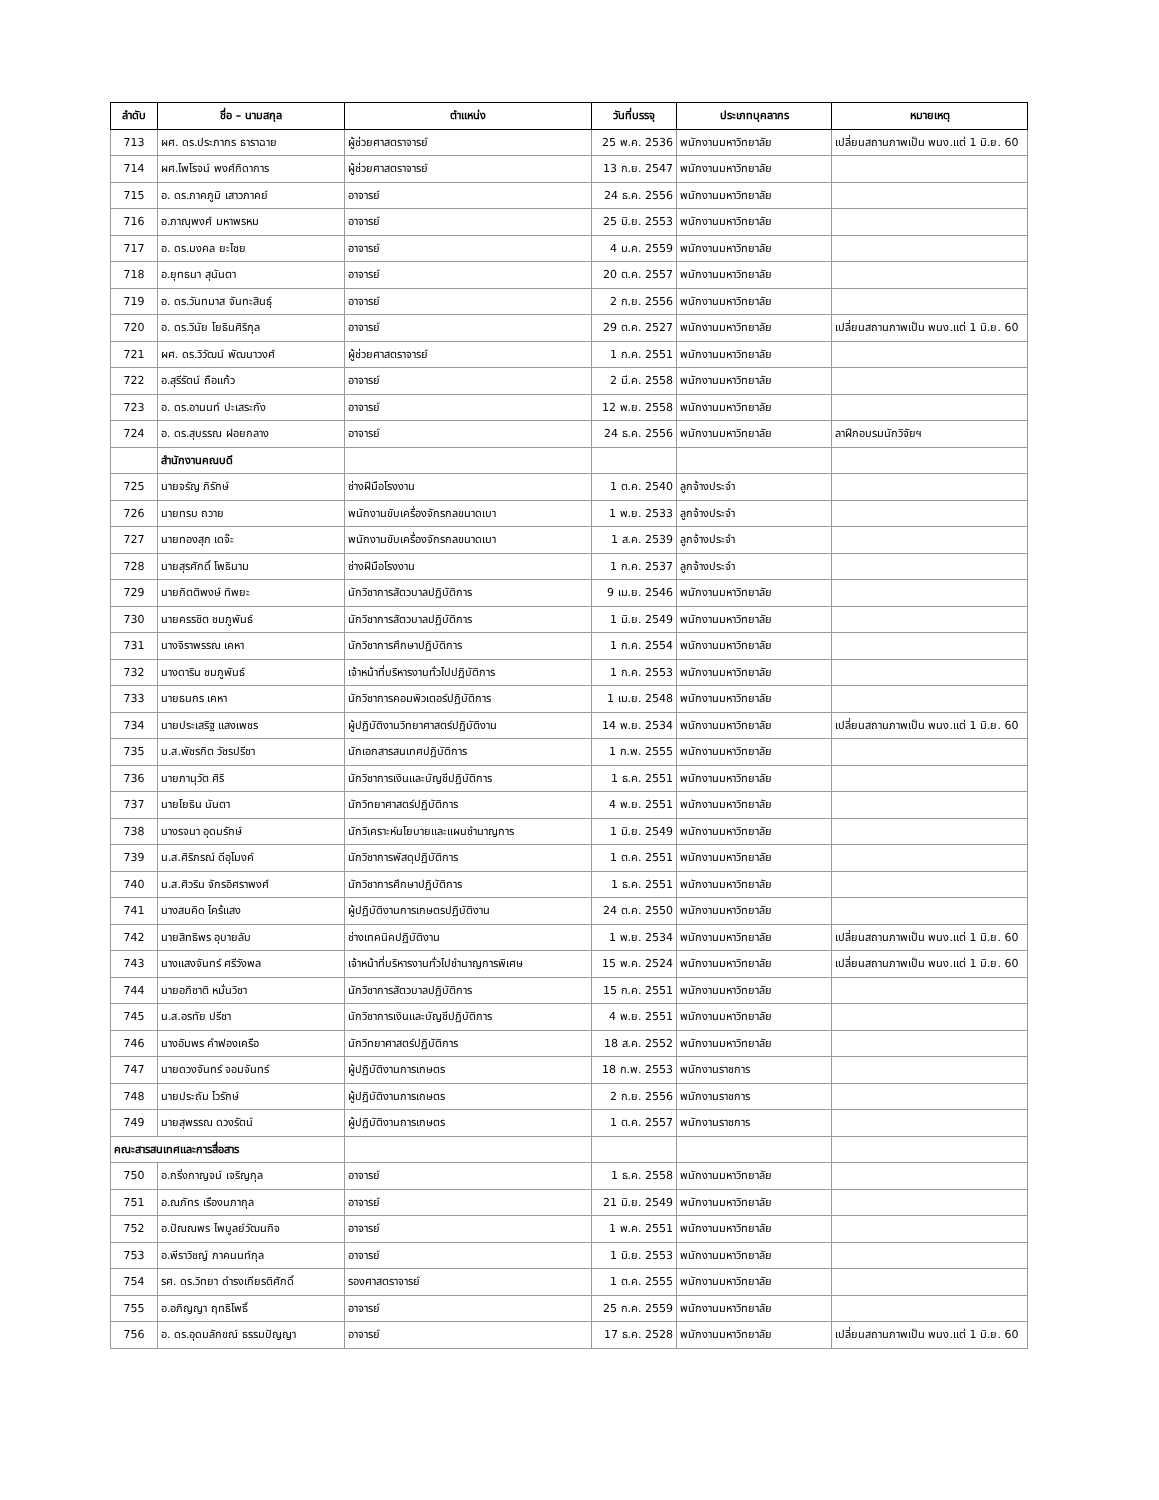| ลำดับ | ชื่อ – นามสกุล | ตำแหน่ง | วันที่บรรจุ | ประเภทบุคลากร | หมายเหตุ |
| --- | --- | --- | --- | --- | --- |
| 713 | ผศ. ดร.ประภากร ธาราฉาย | ผู้ช่วยศาสตราจารย์ | 25 พ.ค. 2536 | พนักงานมหาวิทยาลัย | เปลี่ยนสถานภาพเป็น พนง.แต่ 1 มิ.ย. 60 |
| 714 | ผศ.ไพโรจน์ พงศ์กิดาการ | ผู้ช่วยศาสตราจารย์ | 13 ก.ย. 2547 | พนักงานมหาวิทยาลัย | |
| 715 | อ. ดร.ภาคภูมิ เสาวภาคย์ | อาจารย์ | 24 ธ.ค. 2556 | พนักงานมหาวิทยาลัย | |
| 716 | อ.ภาณุพงศ์ มหาพรหม | อาจารย์ | 25 มิ.ย. 2553 | พนักงานมหาวิทยาลัย | |
| 717 | อ. ดร.มงคล ยะไชย | อาจารย์ | 4 ม.ค. 2559 | พนักงานมหาวิทยาลัย | |
| 718 | อ.ยุทธนา สุนันตา | อาจารย์ | 20 ต.ค. 2557 | พนักงานมหาวิทยาลัย | |
| 719 | อ. ดร.วันทมาส จันทะสินธุ์ | อาจารย์ | 2 ก.ย. 2556 | พนักงานมหาวิทยาลัย | |
| 720 | อ. ดร.วินัย โยธินศิริกุล | อาจารย์ | 29 ต.ค. 2527 | พนักงานมหาวิทยาลัย | เปลี่ยนสถานภาพเป็น พนง.แต่ 1 มิ.ย. 60 |
| 721 | ผศ. ดร.วิวัฒน์ พัฒนาวงศ์ | ผู้ช่วยศาสตราจารย์ | 1 ก.ค. 2551 | พนักงานมหาวิทยาลัย | |
| 722 | อ.สุรีรัตน์ ถือแก้ว | อาจารย์ | 2 มี.ค. 2558 | พนักงานมหาวิทยาลัย | |
| 723 | อ. ดร.อานนท์ ปะเสระกัง | อาจารย์ | 12 พ.ย. 2558 | พนักงานมหาวิทยาลัย | |
| 724 | อ. ดร.สุบรรณ ฝอยกลาง | อาจารย์ | 24 ธ.ค. 2556 | พนักงานมหาวิทยาลัย | ลาฝึกอบรมนักวิจัยฯ |
| | สำนักงานคณบดี | | | | |
| 725 | นายจรัญ ภิรักษ์ | ช่างฝีมือโรงงาน | 1 ต.ค. 2540 | ลูกจ้างประจำ | |
| 726 | นายทรบ ถวาย | พนักงานขับเครื่องจักรกลขนาดเบา | 1 พ.ย. 2533 | ลูกจ้างประจำ | |
| 727 | นายทองสุก เดจ๊ะ | พนักงานขับเครื่องจักรกลขนาดเบา | 1 ส.ค. 2539 | ลูกจ้างประจำ | |
| 728 | นายสุรศักดิ์ โพธินาม | ช่างฝีมือโรงงาน | 1 ก.ค. 2537 | ลูกจ้างประจำ | |
| 729 | นายกิตติพงษ์ ทิพยะ | นักวิชาการสัตวบาลปฏิบัติการ | 9 เม.ย. 2546 | พนักงานมหาวิทยาลัย | |
| 730 | นายครรชิต ชมภูพันธ์ | นักวิชาการสัตวบาลปฏิบัติการ | 1 มิ.ย. 2549 | พนักงานมหาวิทยาลัย | |
| 731 | นางจิราพรรณ เคหา | นักวิชาการศึกษาปฏิบัติการ | 1 ก.ค. 2554 | พนักงานมหาวิทยาลัย | |
| 732 | นางดาริน ชมภูพันธ์ | เจ้าหน้าที่บริหารงานทั่วไปปฏิบัติการ | 1 ก.ค. 2553 | พนักงานมหาวิทยาลัย | |
| 733 | นายธนกร เคหา | นักวิชาการคอมพิวเตอร์ปฏิบัติการ | 1 เม.ย. 2548 | พนักงานมหาวิทยาลัย | |
| 734 | นายประเสริฐ แสงเพชร | ผู้ปฏิบัติงานวิทยาศาสตร์ปฏิบัติงาน | 14 พ.ย. 2534 | พนักงานมหาวิทยาลัย | เปลี่ยนสถานภาพเป็น พนง.แต่ 1 มิ.ย. 60 |
| 735 | น.ส.พัชรกิต วัชรปรีชา | นักเอกสารสนเทศปฏิบัติการ | 1 ก.พ. 2555 | พนักงานมหาวิทยาลัย | |
| 736 | นายภานุวัต ศิริ | นักวิชาการเงินและบัญชีปฏิบัติการ | 1 ธ.ค. 2551 | พนักงานมหาวิทยาลัย | |
| 737 | นายโยธิน นันตา | นักวิทยาศาสตร์ปฏิบัติการ | 4 พ.ย. 2551 | พนักงานมหาวิทยาลัย | |
| 738 | นางรจนา อุดมรักษ์ | นักวิเคราะห์นโยบายและแผนชำนาญการ | 1 มิ.ย. 2549 | พนักงานมหาวิทยาลัย | |
| 739 | น.ส.ศิริภรณ์ ดีอุโมงค์ | นักวิชาการพัสดุปฏิบัติการ | 1 ต.ค. 2551 | พนักงานมหาวิทยาลัย | |
| 740 | น.ส.ศิวริน จักรอิศราพงศ์ | นักวิชาการศึกษาปฏิบัติการ | 1 ธ.ค. 2551 | พนักงานมหาวิทยาลัย | |
| 741 | นางสมคิด ไคร้แสง | ผู้ปฏิบัติงานการเกษตรปฏิบัติงาน | 24 ต.ค. 2550 | พนักงานมหาวิทยาลัย | |
| 742 | นายสิทธิพร อุบายลับ | ช่างเทคนิคปฏิบัติงาน | 1 พ.ย. 2534 | พนักงานมหาวิทยาลัย | เปลี่ยนสถานภาพเป็น พนง.แต่ 1 มิ.ย. 60 |
| 743 | นางแสงจันทร์ ศรีวังพล | เจ้าหน้าที่บริหารงานทั่วไปชำนาญการพิเศษ | 15 พ.ค. 2524 | พนักงานมหาวิทยาลัย | เปลี่ยนสถานภาพเป็น พนง.แต่ 1 มิ.ย. 60 |
| 744 | นายอภิชาติ หมั่นวิชา | นักวิชาการสัตวบาลปฏิบัติการ | 15 ก.ค. 2551 | พนักงานมหาวิทยาลัย | |
| 745 | น.ส.อรทัย ปรีชา | นักวิชาการเงินและบัญชีปฏิบัติการ | 4 พ.ย. 2551 | พนักงานมหาวิทยาลัย | |
| 746 | นางอัมพร คำฟองเครือ | นักวิทยาศาสตร์ปฏิบัติการ | 18 ส.ค. 2552 | พนักงานมหาวิทยาลัย | |
| 747 | นายดวงจันทร์ จอมจันทร์ | ผู้ปฏิบัติงานการเกษตร | 18 ก.พ. 2553 | พนักงานราชการ | |
| 748 | นายประถัม ไวรักษ์ | ผู้ปฏิบัติงานการเกษตร | 2 ก.ย. 2556 | พนักงานราชการ | |
| 749 | นายสุพรรณ ดวงรัตน์ | ผู้ปฏิบัติงานการเกษตร | 1 ต.ค. 2557 | พนักงานราชการ | |
| คณะสารสนเทศและการสื่อสาร | | | | | |
| 750 | อ.กริ่งกาญจน์ เจริญกุล | อาจารย์ | 1 ธ.ค. 2558 | พนักงานมหาวิทยาลัย | |
| 751 | อ.ณภัทร เรืองนภากุล | อาจารย์ | 21 มิ.ย. 2549 | พนักงานมหาวิทยาลัย | |
| 752 | อ.ปัณณพร ไพบูลย์วัฒนกิจ | อาจารย์ | 1 พ.ค. 2551 | พนักงานมหาวิทยาลัย | |
| 753 | อ.พีราวิชญ์ ภาคนนท์กุล | อาจารย์ | 1 มิ.ย. 2553 | พนักงานมหาวิทยาลัย | |
| 754 | รศ. ดร.วิทยา ดำรงเกียรติศักดิ์ | รองศาสตราจารย์ | 1 ต.ค. 2555 | พนักงานมหาวิทยาลัย | |
| 755 | อ.อภิญญา ฤทธิโพธิ์ | อาจารย์ | 25 ก.ค. 2559 | พนักงานมหาวิทยาลัย | |
| 756 | อ. ดร.อุดมลักขณ์ ธรรมปัญญา | อาจารย์ | 17 ธ.ค. 2528 | พนักงานมหาวิทยาลัย | เปลี่ยนสถานภาพเป็น พนง.แต่ 1 มิ.ย. 60 |